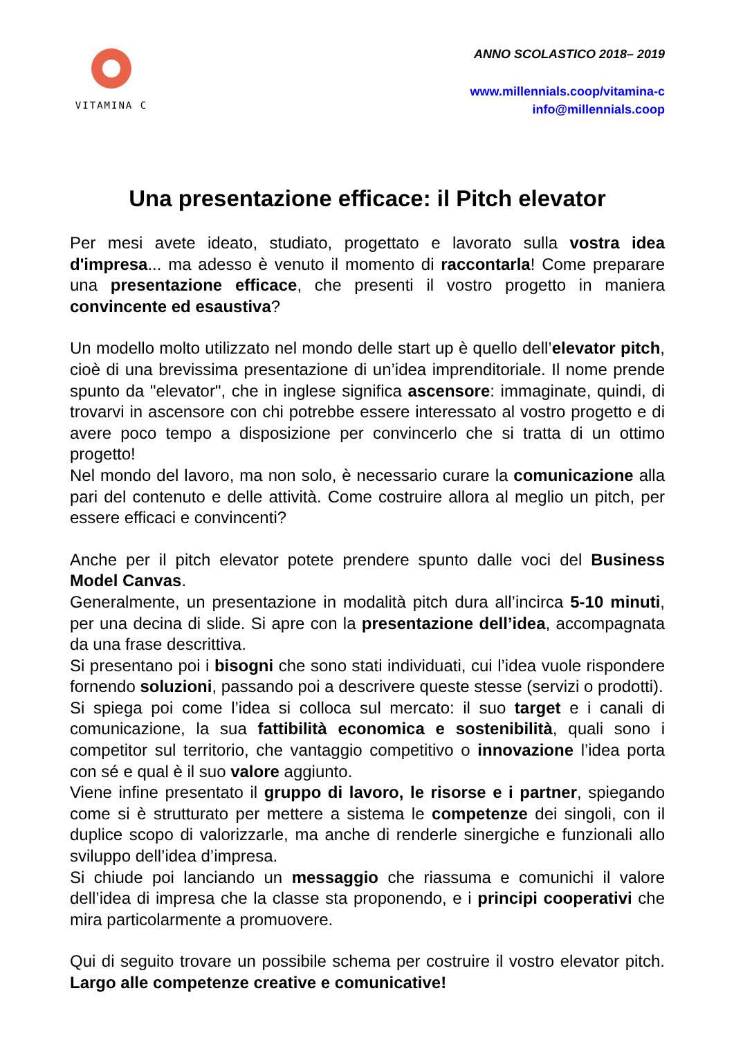VITAMINA C
ANNO SCOLASTICO 2018– 2019
www.millennials.coop/vitamina-c
info@millennials.coop
Una presentazione efficace: il Pitch elevator
Per mesi avete ideato, studiato, progettato e lavorato sulla vostra idea d'impresa... ma adesso è venuto il momento di raccontarla! Come preparare una presentazione efficace, che presenti il vostro progetto in maniera convincente ed esaustiva?
Un modello molto utilizzato nel mondo delle start up è quello dell’elevator pitch, cioè di una brevissima presentazione di un’idea imprenditoriale. Il nome prende spunto da "elevator", che in inglese significa ascensore: immaginate, quindi, di trovarvi in ascensore con chi potrebbe essere interessato al vostro progetto e di avere poco tempo a disposizione per convincerlo che si tratta di un ottimo progetto!
Nel mondo del lavoro, ma non solo, è necessario curare la comunicazione alla pari del contenuto e delle attività. Come costruire allora al meglio un pitch, per essere efficaci e convincenti?
Anche per il pitch elevator potete prendere spunto dalle voci del Business Model Canvas.
Generalmente, un presentazione in modalità pitch dura all’incirca 5-10 minuti, per una decina di slide. Si apre con la presentazione dell’idea, accompagnata da una frase descrittiva.
Si presentano poi i bisogni che sono stati individuati, cui l’idea vuole rispondere fornendo soluzioni, passando poi a descrivere queste stesse (servizi o prodotti).
Si spiega poi come l’idea si colloca sul mercato: il suo target e i canali di comunicazione, la sua fattibilità economica e sostenibilità, quali sono i competitor sul territorio, che vantaggio competitivo o innovazione l’idea porta con sé e qual è il suo valore aggiunto.
Viene infine presentato il gruppo di lavoro, le risorse e i partner, spiegando come si è strutturato per mettere a sistema le competenze dei singoli, con il duplice scopo di valorizzarle, ma anche di renderle sinergiche e funzionali allo sviluppo dell’idea d’impresa.
Si chiude poi lanciando un messaggio che riassuma e comunichi il valore dell’idea di impresa che la classe sta proponendo, e i principi cooperativi che mira particolarmente a promuovere.
Qui di seguito trovare un possibile schema per costruire il vostro elevator pitch. Largo alle competenze creative e comunicative!